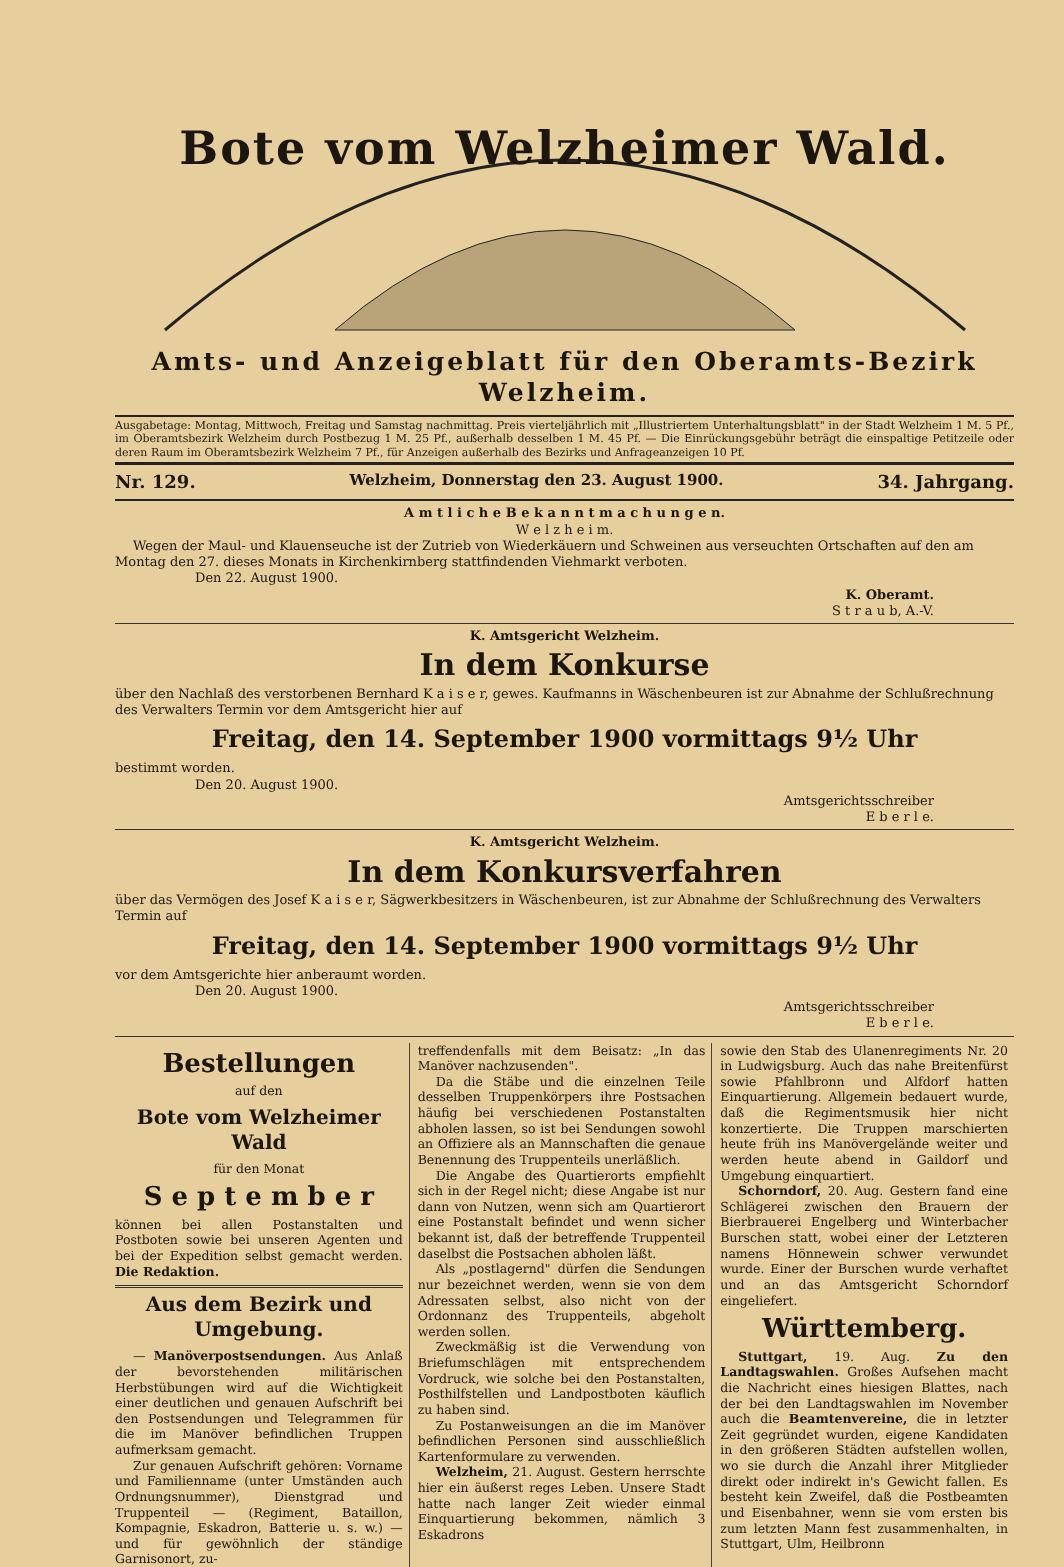Bote vom Welzheimer Wald.
Amts- und Anzeigeblatt für den Oberamts-Bezirk Welzheim.
Ausgabetage: Montag, Mittwoch, Freitag und Samstag nachmittag. Preis vierteljährlich mit „Illustriertem Unterhaltungsblatt" in der Stadt Welzheim 1 M. 5 Pf., im Oberamtsbezirk Welzheim durch Postbezug 1 M. 25 Pf., außerhalb desselben 1 M. 45 Pf. — Die Einrückungsgebühr beträgt die einspaltige Petitzeile oder deren Raum im Oberamtsbezirk Welzheim 7 Pf., für Anzeigen außerhalb des Bezirks und Anfrageanzeigen 10 Pf.
Nr. 129. Welzheim, Donnerstag den 23. August 1900. 34. Jahrgang.
A m t l i c h e B e k a n n t m a c h u n g e n.
W e l z h e i m.
Wegen der Maul- und Klauenseuche ist der Zutrieb von Wiederkäuern und Schweinen aus verseuchten Ortschaften auf den am Montag den 27. dieses Monats in Kirchenkirnberg stattfindenden Viehmarkt verboten.
Den 22. August 1900.
K. Oberamt.
S t r a u b, A.-V.
K. Amtsgericht Welzheim.
In dem Konkurse
über den Nachlaß des verstorbenen Bernhard K a i s e r, gewes. Kaufmanns in Wäschenbeuren ist zur Abnahme der Schlußrechnung des Verwalters Termin vor dem Amtsgericht hier auf
Freitag, den 14. September 1900 vormittags 9½ Uhr
bestimmt worden.
Den 20. August 1900.
Amtsgerichtsschreiber
E b e r l e.
K. Amtsgericht Welzheim.
In dem Konkursverfahren
über das Vermögen des Josef K a i s e r, Sägwerkbesitzers in Wäschenbeuren, ist zur Abnahme der Schlußrechnung des Verwalters Termin auf
Freitag, den 14. September 1900 vormittags 9½ Uhr
vor dem Amtsgerichte hier anberaumt worden.
Den 20. August 1900.
Amtsgerichtsschreiber
E b e r l e.
Bestellungen
auf den
Bote vom Welzheimer Wald
für den Monat
S e p t e m b e r
können bei allen Postanstalten und Postboten sowie bei unseren Agenten und bei der Expedition selbst gemacht werden. Die Redaktion.
Aus dem Bezirk und Umgebung.
— Manöverpostsendungen. Aus Anlaß der bevorstehenden militärischen Herbstübungen wird auf die Wichtigkeit einer deutlichen und genauen Aufschrift bei den Postsendungen und Telegrammen für die im Manöver befindlichen Truppen aufmerksam gemacht.
Zur genauen Aufschrift gehören: Vorname und Familienname (unter Umständen auch Ordnungsnummer), Dienstgrad und Truppenteil — (Regiment, Bataillon, Kompagnie, Eskadron, Batterie u. s. w.) — und für gewöhnlich der ständige Garnisonort, zu-
treffendenfalls mit dem Beisatz: „In das Manöver nachzusenden".
Da die Stäbe und die einzelnen Teile desselben Truppenkörpers ihre Postsachen häufig bei verschiedenen Postanstalten abholen lassen, so ist bei Sendungen sowohl an Offiziere als an Mannschaften die genaue Benennung des Truppenteils unerläßlich.
Die Angabe des Quartierorts empfiehlt sich in der Regel nicht; diese Angabe ist nur dann von Nutzen, wenn sich am Quartierort eine Postanstalt befindet und wenn sicher bekannt ist, daß der betreffende Truppenteil daselbst die Postsachen abholen läßt.
Als „postlagernd" dürfen die Sendungen nur bezeichnet werden, wenn sie von dem Adressaten selbst, also nicht von der Ordonnanz des Truppenteils, abgeholt werden sollen.
Zweckmäßig ist die Verwendung von Briefumschlägen mit entsprechendem Vordruck, wie solche bei den Postanstalten, Posthilfstellen und Landpostboten käuflich zu haben sind.
Zu Postanweisungen an die im Manöver befindlichen Personen sind ausschließlich Kartenformulare zu verwenden.
Welzheim, 21. August. Gestern herrschte hier ein äußerst reges Leben. Unsere Stadt hatte nach langer Zeit wieder einmal Einquartierung bekommen, nämlich 3 Eskadrons
sowie den Stab des Ulanenregiments Nr. 20 in Ludwigsburg. Auch das nahe Breitenfürst sowie Pfahlbronn und Alfdorf hatten Einquartierung. Allgemein bedauert wurde, daß die Regimentsmusik hier nicht konzertierte. Die Truppen marschierten heute früh ins Manövergelände weiter und werden heute abend in Gaildorf und Umgebung einquartiert.
Schorndorf, 20. Aug. Gestern fand eine Schlägerei zwischen den Brauern der Bierbrauerei Engelberg und Winterbacher Burschen statt, wobei einer der Letzteren namens Hönnewein schwer verwundet wurde. Einer der Burschen wurde verhaftet und an das Amtsgericht Schorndorf eingeliefert.
Württemberg.
Stuttgart, 19. Aug. Zu den Landtagswahlen. Großes Aufsehen macht die Nachricht eines hiesigen Blattes, nach der bei den Landtagswahlen im November auch die Beamtenvereine, die in letzter Zeit gegründet wurden, eigene Kandidaten in den größeren Städten aufstellen wollen, wo sie durch die Anzahl ihrer Mitglieder direkt oder indirekt in's Gewicht fallen. Es besteht kein Zweifel, daß die Postbeamten und Eisenbahner, wenn sie vom ersten bis zum letzten Mann fest zusammenhalten, in Stuttgart, Ulm, Heilbronn